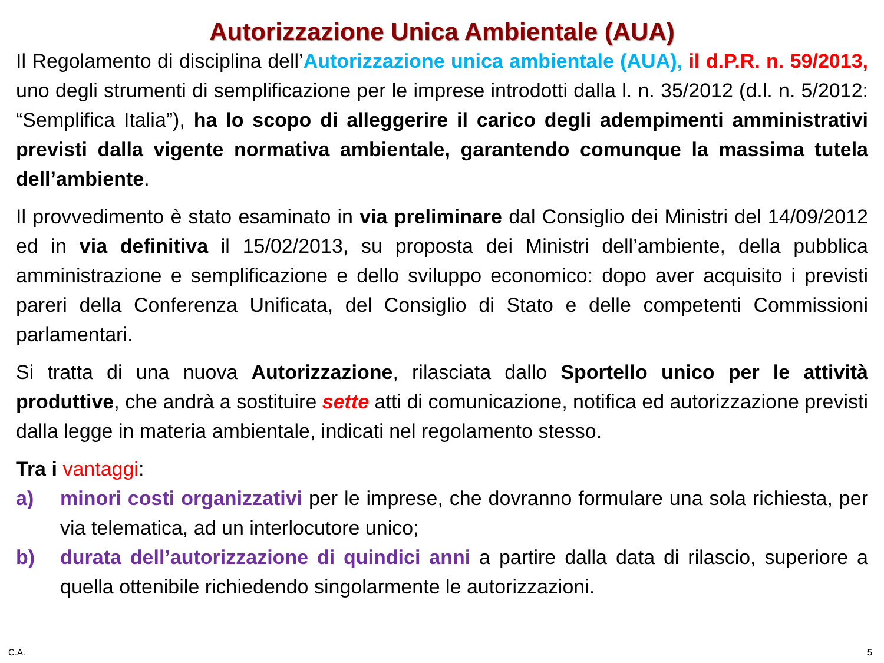Autorizzazione Unica Ambientale (AUA)
Il Regolamento di disciplina dell’Autorizzazione unica ambientale (AUA), il d.P.R. n. 59/2013, uno degli strumenti di semplificazione per le imprese introdotti dalla l. n. 35/2012 (d.l. n. 5/2012: “Semplifica Italia”), ha lo scopo di alleggerire il carico degli adempimenti amministrativi previsti dalla vigente normativa ambientale, garantendo comunque la massima tutela dell’ambiente.
Il provvedimento è stato esaminato in via preliminare dal Consiglio dei Ministri del 14/09/2012 ed in via definitiva il 15/02/2013, su proposta dei Ministri dell’ambiente, della pubblica amministrazione e semplificazione e dello sviluppo economico: dopo aver acquisito i previsti pareri della Conferenza Unificata, del Consiglio di Stato e delle competenti Commissioni parlamentari.
Si tratta di una nuova Autorizzazione, rilasciata dallo Sportello unico per le attività produttive, che andrà a sostituire sette atti di comunicazione, notifica ed autorizzazione previsti dalla legge in materia ambientale, indicati nel regolamento stesso.
Tra i vantaggi:
a) minori costi organizzativi per le imprese, che dovranno formulare una sola richiesta, per via telematica, ad un interlocutore unico;
b) durata dell’autorizzazione di quindici anni a partire dalla data di rilascio, superiore a quella ottenibile richiedendo singolarmente le autorizzazioni.
C.A. 5